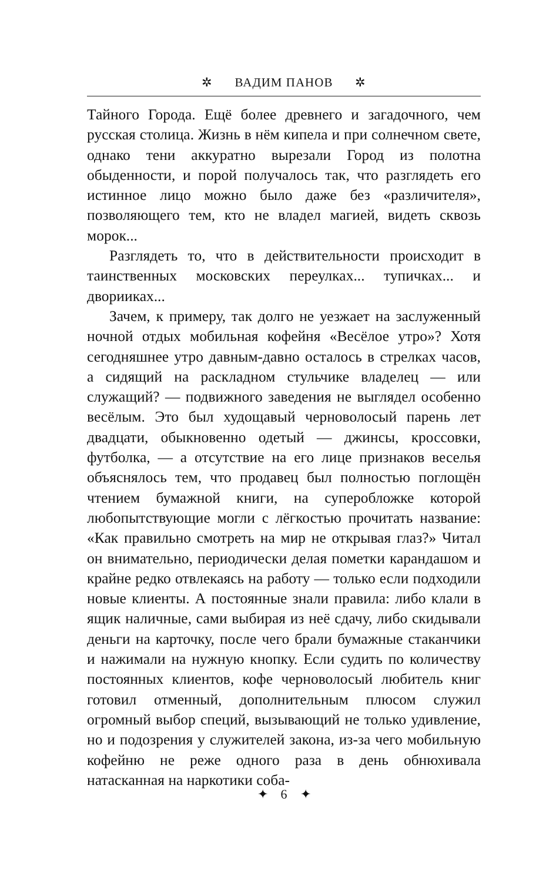✲ ВАДИМ ПАНОВ ✲
Тайного Города. Ещё более древнего и загадочного, чем русская столица. Жизнь в нём кипела и при солнечном свете, однако тени аккуратно вырезали Город из полотна обыденности, и порой получалось так, что разглядеть его истинное лицо можно было даже без «различителя», позволяющего тем, кто не владел магией, видеть сквозь морок...
Разглядеть то, что в действительности происходит в таинственных московских переулках... тупичках... и дворииках...
Зачем, к примеру, так долго не уезжает на заслуженный ночной отдых мобильная кофейня «Весёлое утро»? Хотя сегодняшнее утро давным-давно осталось в стрелках часов, а сидящий на раскладном стульчике владелец — или служащий? — подвижного заведения не выглядел особенно весёлым. Это был худощавый черноволосый парень лет двадцати, обыкновенно одетый — джинсы, кроссовки, футболка, — а отсутствие на его лице признаков веселья объяснялось тем, что продавец был полностью поглощён чтением бумажной книги, на суперобложке которой любопытствующие могли с лёгкостью прочитать название: «Как правильно смотреть на мир не открывая глаз?» Читал он внимательно, периодически делая пометки карандашом и крайне редко отвлекаясь на работу — только если подходили новые клиенты. А постоянные знали правила: либо клали в ящик наличные, сами выбирая из неё сдачу, либо скидывали деньги на карточку, после чего брали бумажные стаканчики и нажимали на нужную кнопку. Если судить по количеству постоянных клиентов, кофе черноволосый любитель книг готовил отменный, дополнительным плюсом служил огромный выбор специй, вызывающий не только удивление, но и подозрения у служителей закона, из-за чего мобильную кофейню не реже одного раза в день обнюхивала натасканная на наркотики соба-
✦ 6 ✦